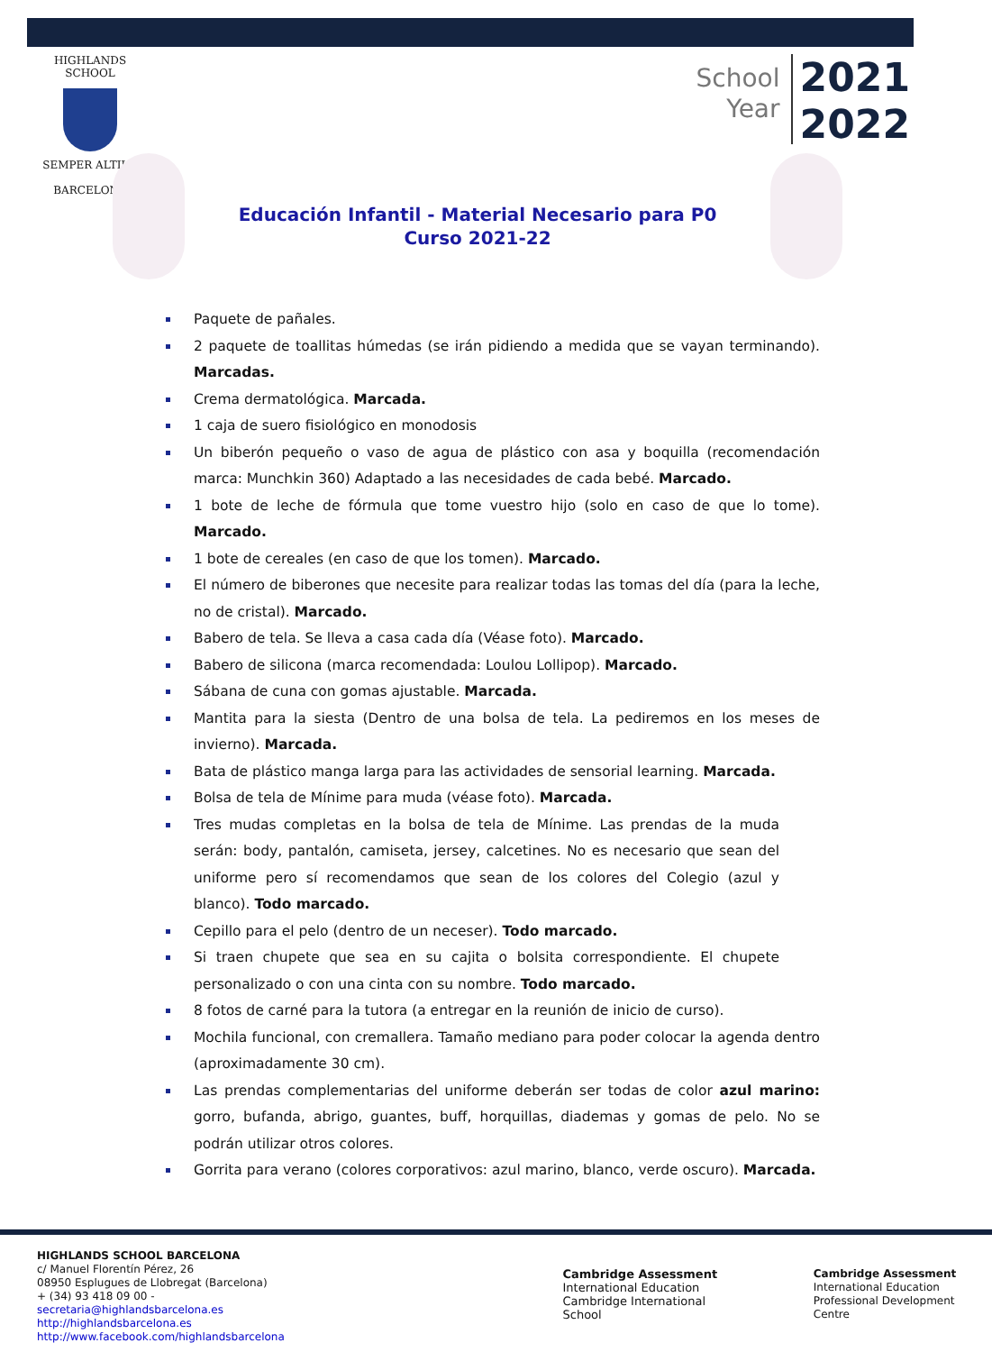HIGHLANDS SCHOOL
SEMPER ALTIUS
BARCELONA
School
Year
2021
2022
Educación Infantil - Material Necesario para P0
Curso 2021-22
Paquete de pañales.
2 paquete de toallitas húmedas (se irán pidiendo a medida que se vayan terminando). Marcadas.
Crema dermatológica. Marcada.
1 caja de suero fisiológico en monodosis
Un biberón pequeño o vaso de agua de plástico con asa y boquilla (recomendación marca: Munchkin 360) Adaptado a las necesidades de cada bebé. Marcado.
1 bote de leche de fórmula que tome vuestro hijo (solo en caso de que lo tome). Marcado.
1 bote de cereales (en caso de que los tomen). Marcado.
El número de biberones que necesite para realizar todas las tomas del día (para la leche, no de cristal). Marcado.
Babero de tela. Se lleva a casa cada día (Véase foto). Marcado.
Babero de silicona (marca recomendada: Loulou Lollipop). Marcado.
Sábana de cuna con gomas ajustable. Marcada.
Mantita para la siesta (Dentro de una bolsa de tela. La pediremos en los meses de invierno). Marcada.
Bata de plástico manga larga para las actividades de sensorial learning. Marcada.
Bolsa de tela de Mínime para muda (véase foto). Marcada.
Tres mudas completas en la bolsa de tela de Mínime. Las prendas de la muda serán: body, pantalón, camiseta, jersey, calcetines. No es necesario que sean del uniforme pero sí recomendamos que sean de los colores del Colegio (azul y blanco). Todo marcado.
Cepillo para el pelo (dentro de un neceser). Todo marcado.
Si traen chupete que sea en su cajita o bolsita correspondiente. El chupete personalizado o con una cinta con su nombre. Todo marcado.
8 fotos de carné para la tutora (a entregar en la reunión de inicio de curso).
Mochila funcional, con cremallera. Tamaño mediano para poder colocar la agenda dentro (aproximadamente 30 cm).
Las prendas complementarias del uniforme deberán ser todas de color azul marino: gorro, bufanda, abrigo, guantes, buff, horquillas, diademas y gomas de pelo. No se podrán utilizar otros colores.
Gorrita para verano (colores corporativos: azul marino, blanco, verde oscuro). Marcada.
HIGHLANDS SCHOOL BARCELONA
c/ Manuel Florentín Pérez, 26
08950 Esplugues de Llobregat (Barcelona)
+ (34) 93 418 09 00 -secretaria@highlandsbarcelona.es
http://highlandsbarcelona.es
http://www.facebook.com/highlandsbarcelona
Cambridge Assessment
International Education
Cambridge International School
Cambridge Assessment
International Education
Professional Development Centre